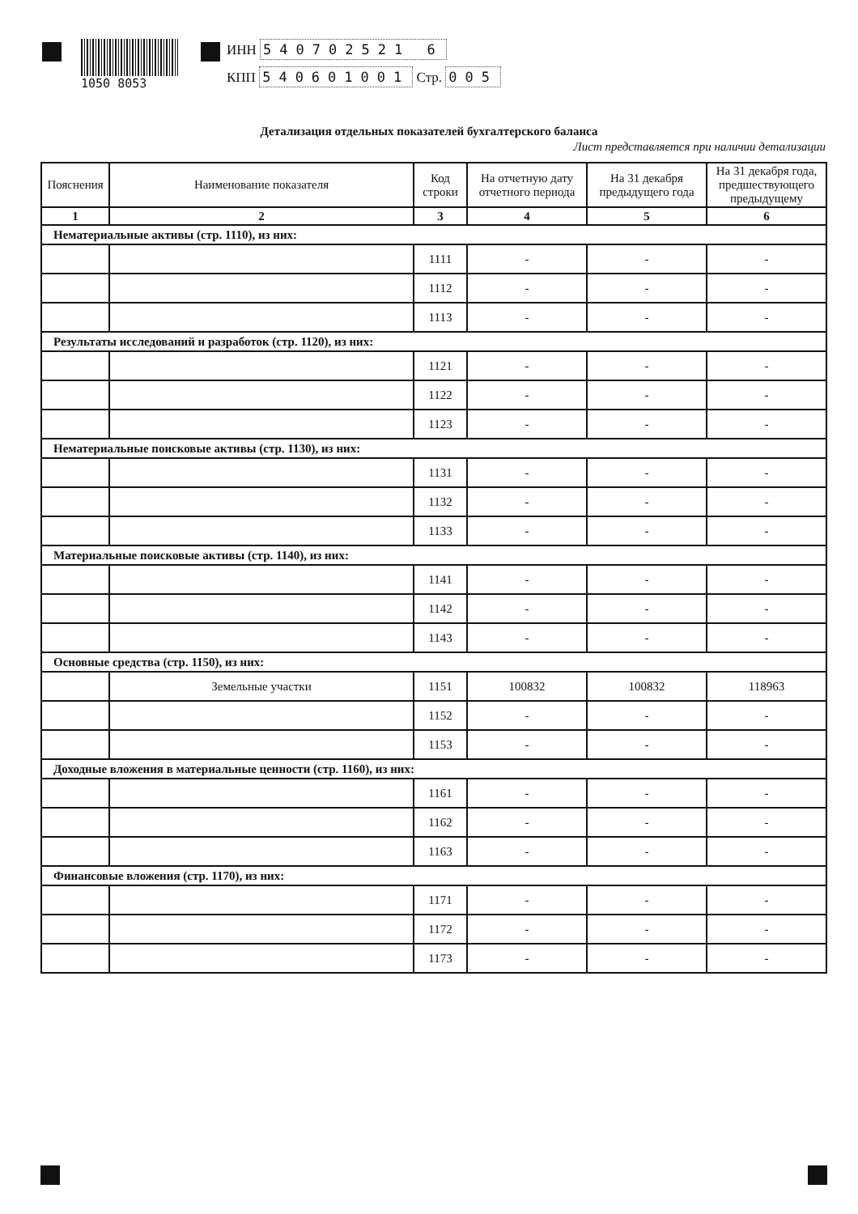1050 8053
ИНН 540702521 6
КПП 540601001 Стр. 005
Детализация отдельных показателей бухгалтерского баланса
Лист представляется при наличии детализации
| Пояснения | Наименование показателя | Код строки | На отчетную дату отчетного периода | На 31 декабря предыдущего года | На 31 декабря года, предшествующего предыдущему |
| --- | --- | --- | --- | --- | --- |
| 1 | 2 | 3 | 4 | 5 | 6 |
| Нематериальные активы (стр. 1110), из них: | | | | | |
| | | 1111 | - | - | - |
| | | 1112 | - | - | - |
| | | 1113 | - | - | - |
| Результаты исследований и разработок (стр. 1120), из них: | | | | | |
| | | 1121 | - | - | - |
| | | 1122 | - | - | - |
| | | 1123 | - | - | - |
| Нематериальные поисковые активы (стр. 1130), из них: | | | | | |
| | | 1131 | - | - | - |
| | | 1132 | - | - | - |
| | | 1133 | - | - | - |
| Материальные поисковые активы (стр. 1140), из них: | | | | | |
| | | 1141 | - | - | - |
| | | 1142 | - | - | - |
| | | 1143 | - | - | - |
| Основные средства (стр. 1150), из них: | | | | | |
| | Земельные участки | 1151 | 100832 | 100832 | 118963 |
| | | 1152 | - | - | - |
| | | 1153 | - | - | - |
| Доходные вложения в материальные ценности (стр. 1160), из них: | | | | | |
| | | 1161 | - | - | - |
| | | 1162 | - | - | - |
| | | 1163 | - | - | - |
| Финансовые вложения (стр. 1170), из них: | | | | | |
| | | 1171 | - | - | - |
| | | 1172 | - | - | - |
| | | 1173 | - | - | - |